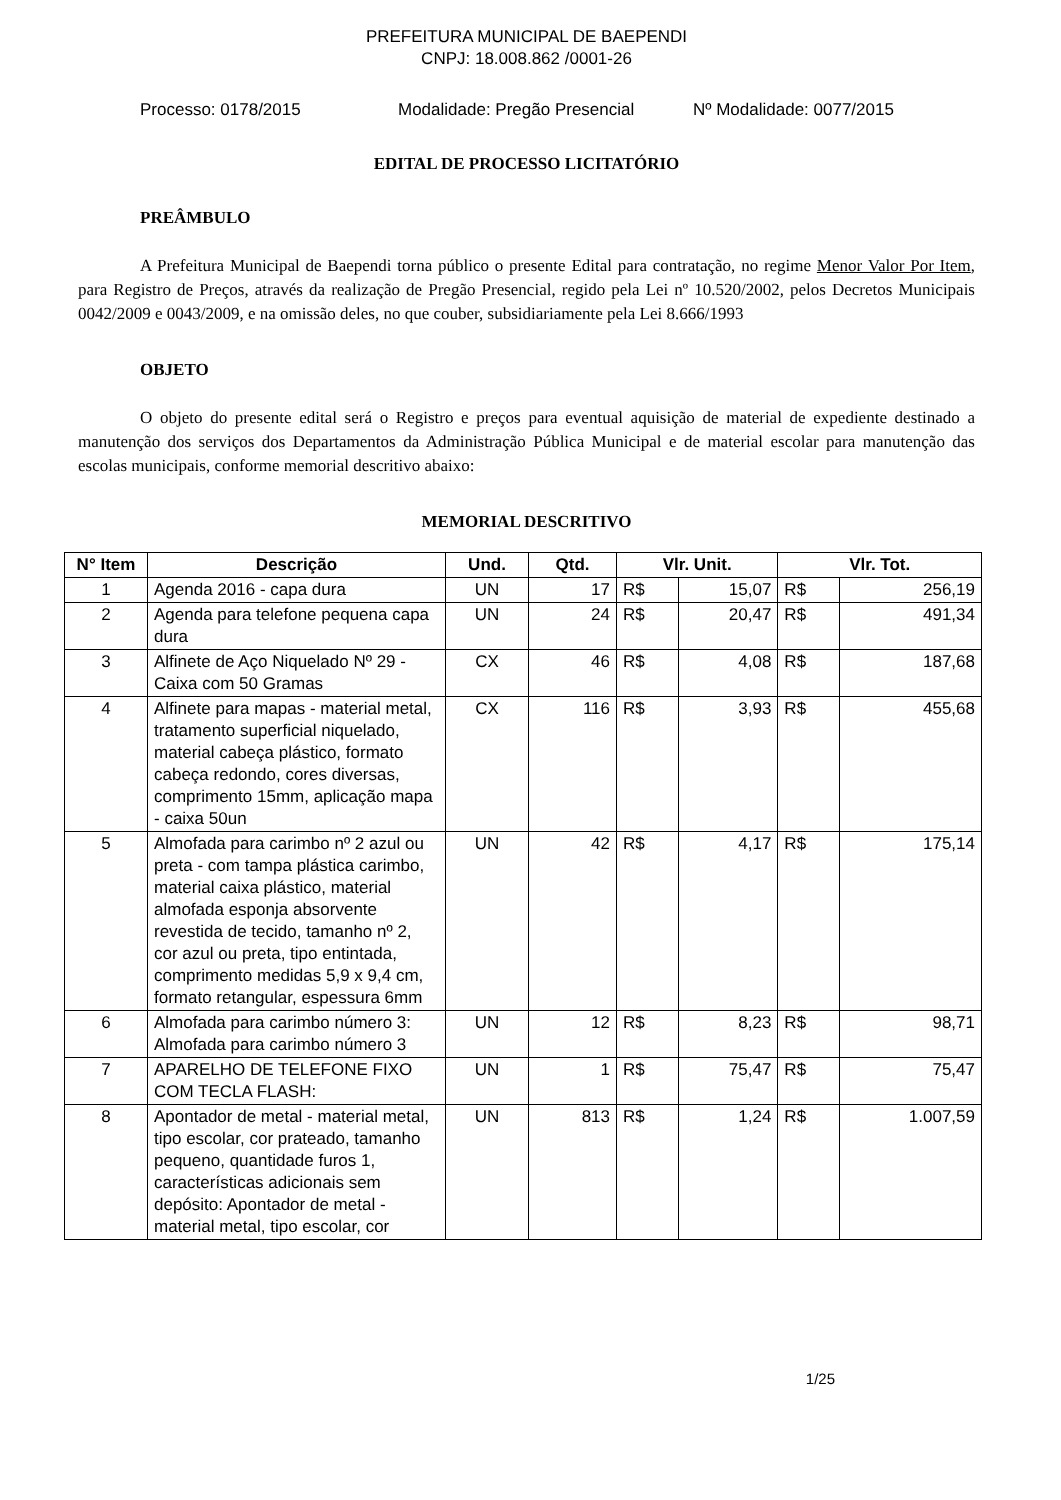PREFEITURA MUNICIPAL DE BAEPENDI
CNPJ: 18.008.862 /0001-26
Processo: 0178/2015 Modalidade: Pregão Presencial Nº Modalidade: 0077/2015
EDITAL DE PROCESSO LICITATÓRIO
PREÂMBULO
A Prefeitura Municipal de Baependi torna público o presente Edital para contratação, no regime Menor Valor Por Item, para Registro de Preços, através da realização de Pregão Presencial, regido pela Lei nº 10.520/2002, pelos Decretos Municipais 0042/2009 e 0043/2009, e na omissão deles, no que couber, subsidiariamente pela Lei 8.666/1993
OBJETO
O objeto do presente edital será o Registro e preços para eventual aquisição de material de expediente destinado a manutenção dos serviços dos Departamentos da Administração Pública Municipal e de material escolar para manutenção das escolas municipais, conforme memorial descritivo abaixo:
MEMORIAL DESCRITIVO
| N° Item | Descrição | Und. | Qtd. | Vlr. Unit. | | Vlr. Tot. | |
| --- | --- | --- | --- | --- | --- | --- | --- |
| 1 | Agenda 2016 - capa dura | UN | 17 | R$ | 15,07 | R$ | 256,19 |
| 2 | Agenda para telefone pequena capa dura | UN | 24 | R$ | 20,47 | R$ | 491,34 |
| 3 | Alfinete de Aço Niquelado Nº 29 - Caixa com 50 Gramas | CX | 46 | R$ | 4,08 | R$ | 187,68 |
| 4 | Alfinete para mapas - material metal, tratamento superficial niquelado, material cabeça plástico, formato cabeça redondo, cores diversas, comprimento 15mm, aplicação mapa - caixa 50un | CX | 116 | R$ | 3,93 | R$ | 455,68 |
| 5 | Almofada para carimbo nº 2 azul ou preta - com tampa plástica carimbo, material caixa plástico, material almofada esponja absorvente revestida de tecido, tamanho nº 2, cor azul ou preta, tipo entintada, comprimento medidas 5,9 x 9,4 cm, formato retangular, espessura 6mm | UN | 42 | R$ | 4,17 | R$ | 175,14 |
| 6 | Almofada para carimbo número 3: Almofada para carimbo número 3 | UN | 12 | R$ | 8,23 | R$ | 98,71 |
| 7 | APARELHO DE TELEFONE FIXO COM TECLA FLASH: | UN | 1 | R$ | 75,47 | R$ | 75,47 |
| 8 | Apontador de metal - material metal, tipo escolar, cor prateado, tamanho pequeno, quantidade furos 1, características adicionais sem depósito: Apontador de metal - material metal, tipo escolar, cor | UN | 813 | R$ | 1,24 | R$ | 1.007,59 |
1/25